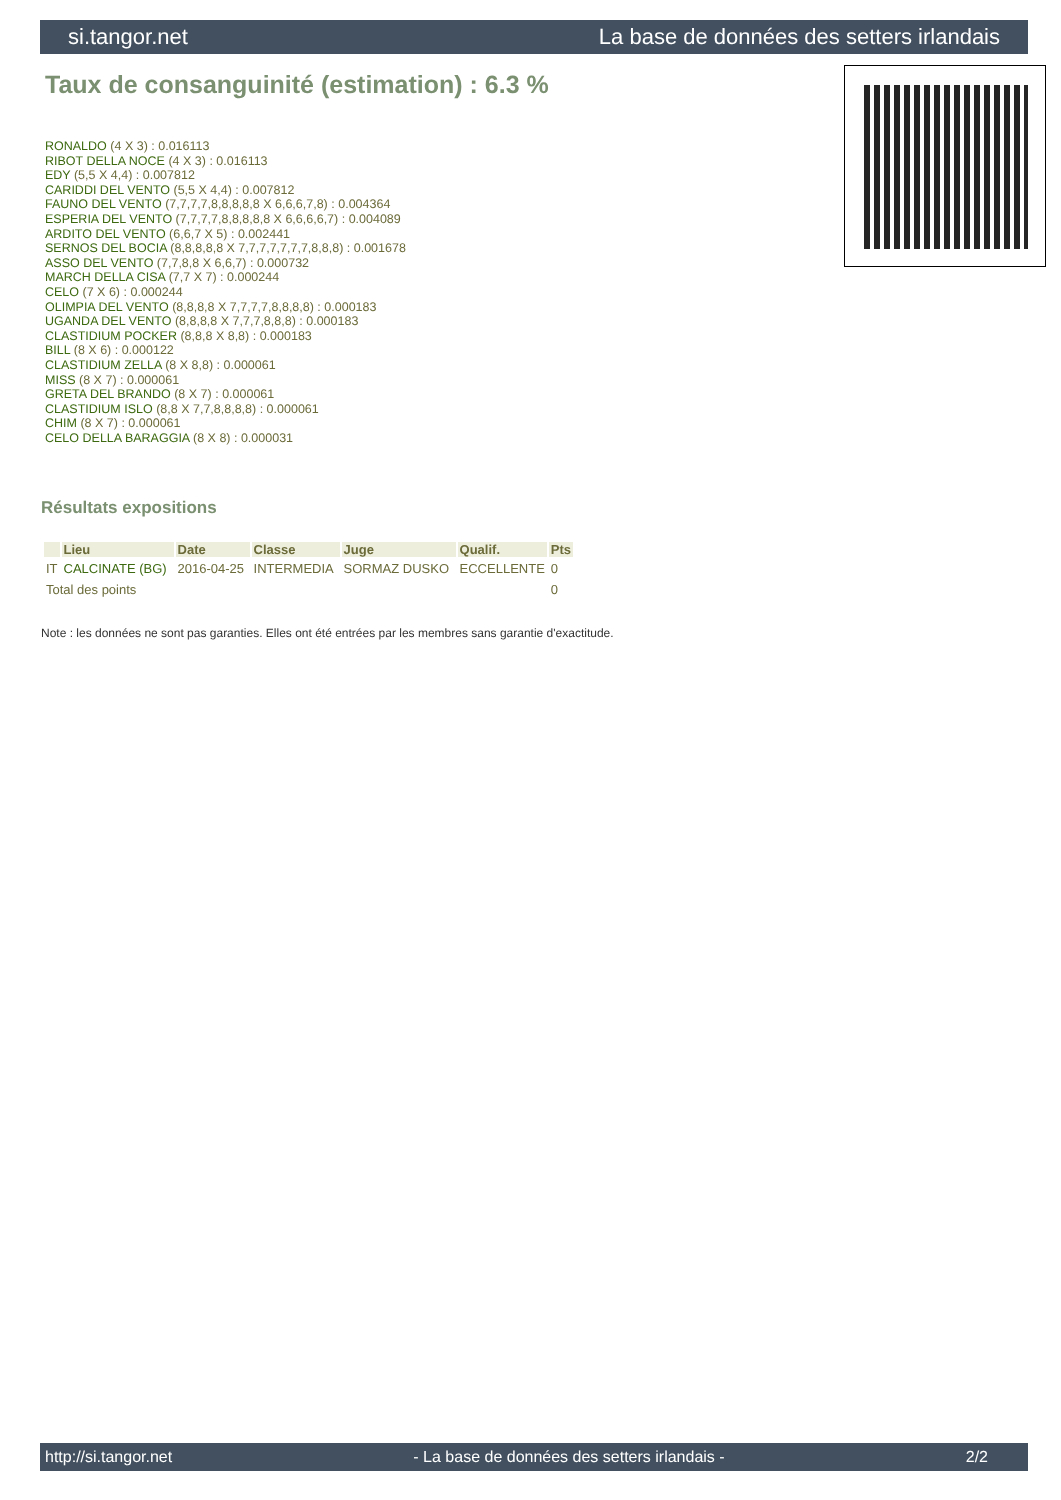si.tangor.net La base de données des setters irlandais
Taux de consanguinité (estimation) : 6.3 %
RONALDO (4 X 3) : 0.016113
RIBOT DELLA NOCE (4 X 3) : 0.016113
EDY (5,5 X 4,4) : 0.007812
CARIDDI DEL VENTO (5,5 X 4,4) : 0.007812
FAUNO DEL VENTO (7,7,7,7,8,8,8,8,8 X 6,6,6,7,8) : 0.004364
ESPERIA DEL VENTO (7,7,7,7,8,8,8,8,8 X 6,6,6,6,7) : 0.004089
ARDITO DEL VENTO (6,6,7 X 5) : 0.002441
SERNOS DEL BOCIA (8,8,8,8,8 X 7,7,7,7,7,7,7,8,8,8) : 0.001678
ASSO DEL VENTO (7,7,8,8 X 6,6,7) : 0.000732
MARCH DELLA CISA (7,7 X 7) : 0.000244
CELO (7 X 6) : 0.000244
OLIMPIA DEL VENTO (8,8,8,8 X 7,7,7,7,8,8,8,8) : 0.000183
UGANDA DEL VENTO (8,8,8,8 X 7,7,7,8,8,8) : 0.000183
CLASTIDIUM POCKER (8,8,8 X 8,8) : 0.000183
BILL (8 X 6) : 0.000122
CLASTIDIUM ZELLA (8 X 8,8) : 0.000061
MISS (8 X 7) : 0.000061
GRETA DEL BRANDO (8 X 7) : 0.000061
CLASTIDIUM ISLO (8,8 X 7,7,8,8,8,8) : 0.000061
CHIM (8 X 7) : 0.000061
CELO DELLA BARAGGIA (8 X 8) : 0.000031
Résultats expositions
| | Lieu | Date | Classe | Juge | Qualif. | Pts |
| --- | --- | --- | --- | --- | --- | --- |
| IT | CALCINATE (BG) | 2016-04-25 | INTERMEDIA | SORMAZ DUSKO | ECCELLENTE | 0 |
| Total des points | | | | | | 0 |
Note : les données ne sont pas garanties. Elles ont été entrées par les membres sans garantie d'exactitude.
http://si.tangor.net - La base de données des setters irlandais - 2/2